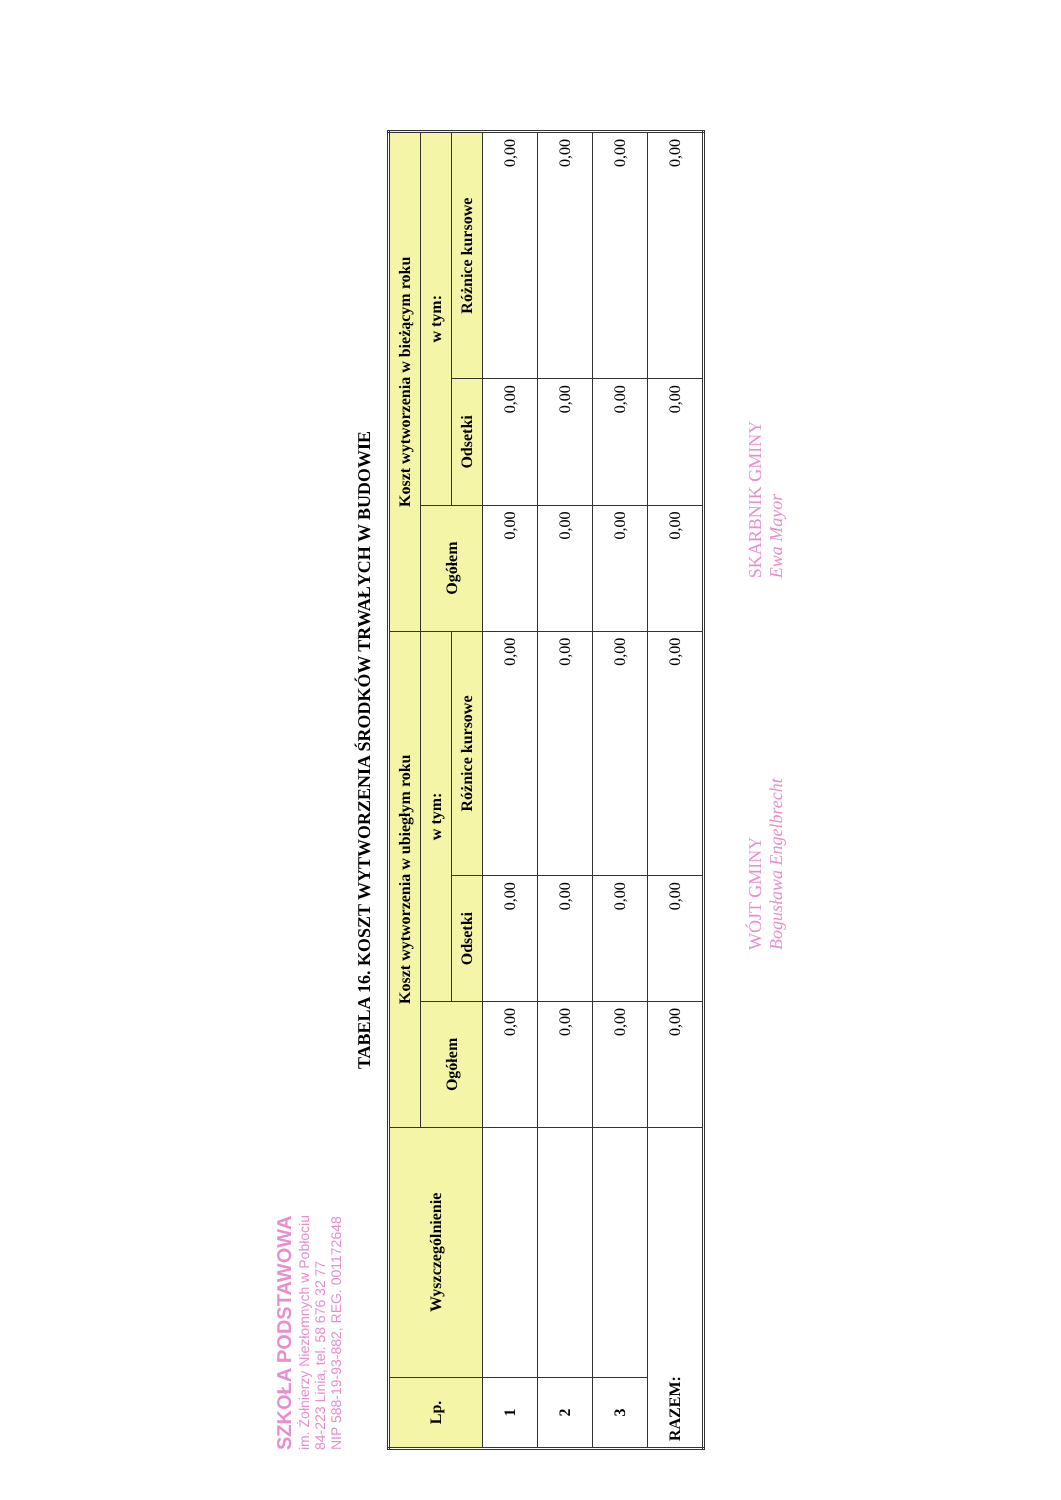SZKOŁA PODSTAWOWA
im. Żołnierzy Niezłomnych w Pobłociu
84-223 Linia, tel. 58 676 32 77
NIP 588-19-93-882, REG. 001172648
TABELA 16. KOSZT WYTWORZENIA ŚRODKÓW TRWAŁYCH W BUDOWIE
| Lp. | Wyszczególnienie | Koszt wytworzenia w ubiegłym roku | | | Koszt wytworzenia w bieżącym roku | | |
| --- | --- | --- | --- | --- | --- | --- | --- |
| | | Ogółem | w tym: | | Ogółem | w tym: | |
| | | | Odsetki | Różnice kursowe | | Odsetki | Różnice kursowe |
| 1 | | 0,00 | 0,00 | 0,00 | 0,00 | 0,00 | 0,00 |
| 2 | | 0,00 | 0,00 | 0,00 | 0,00 | 0,00 | 0,00 |
| 3 | | 0,00 | 0,00 | 0,00 | 0,00 | 0,00 | 0,00 |
| RAZEM: | | 0,00 | 0,00 | 0,00 | 0,00 | 0,00 | 0,00 |
WÓJT GMINY
Bogusława Engelbrecht
SKARBNIK GMINY
Ewa Mayor